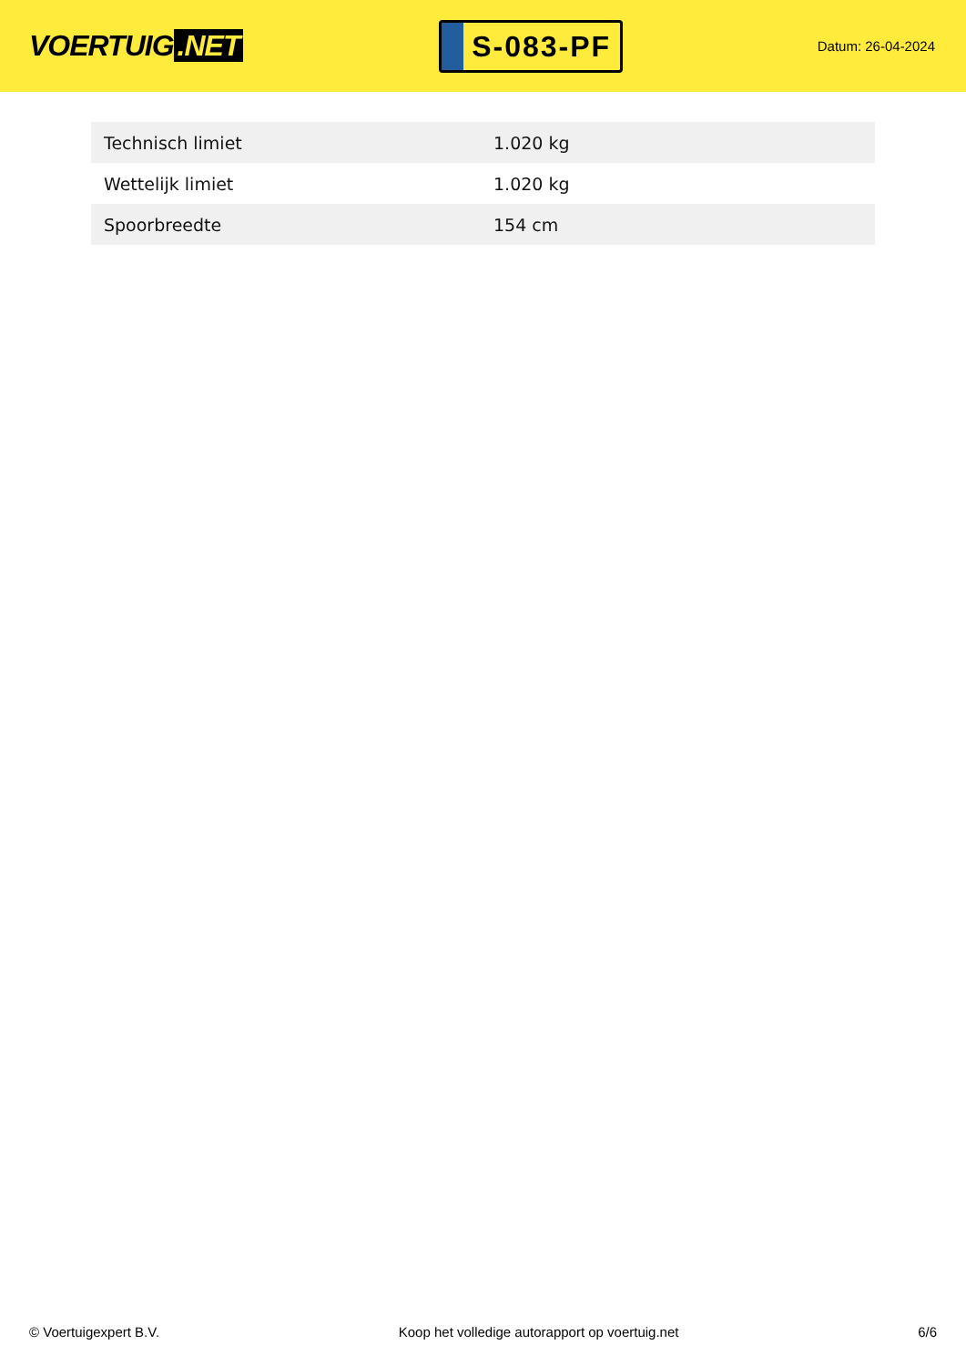VOERTUIG.NET
S-083-PF
Datum: 26-04-2024
| Technisch limiet | 1.020 kg |
| Wettelijk limiet | 1.020 kg |
| Spoorbreedte | 154 cm |
© Voertuigexpert B.V. Koop het volledige autorapport op voertuig.net 6/6